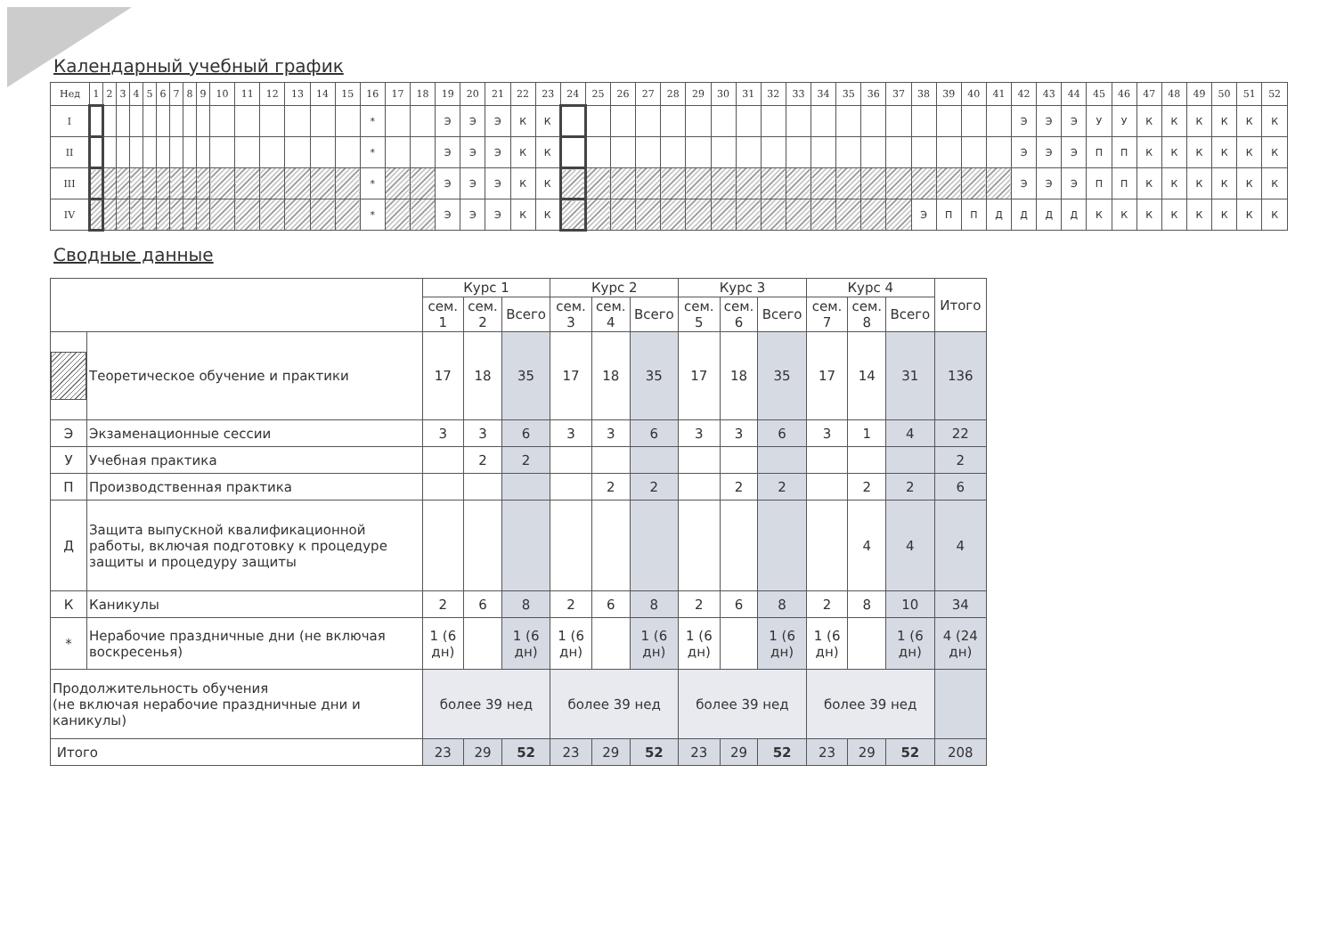Календарный учебный график
| Нед | 1 | 2 | 3 | 4 | 5 | 6 | 7 | 8 | 9 | 10 | 11 | 12 | 13 | 14 | 15 | 16 | 17 | 18 | 19 | 20 | 21 | 22 | 23 | 24 | 25 | 26 | 27 | 28 | 29 | 30 | 31 | 32 | 33 | 34 | 35 | 36 | 37 | 38 | 39 | 40 | 41 | 42 | 43 | 44 | 45 | 46 | 47 | 48 | 49 | 50 | 51 | 52 |
| --- | --- | --- | --- | --- | --- | --- | --- | --- | --- | --- | --- | --- | --- | --- | --- | --- | --- | --- | --- | --- | --- | --- | --- | --- | --- | --- | --- | --- | --- | --- | --- | --- | --- | --- | --- | --- | --- | --- | --- | --- | --- | --- | --- | --- | --- | --- | --- | --- | --- | --- | --- | --- |
| I | | | | | | | | | | | | | | | | * | | | Э | Э | Э | К | К | | | | | | | | | | | | | | | | | | | Э | Э | Э | У | У | К | К | К | К | К | К |
| II | | | | | | | | | | | | | | | | * | | | Э | Э | Э | К | К | | | | | | | | | | | | | | | | | | | Э | Э | Э | П | П | К | К | К | К | К | К |
| III | | | | | | | | | | | | | | | | * | | | Э | Э | Э | К | К | | | | | | | | | | | | | | | | | | | Э | Э | Э | П | П | К | К | К | К | К | К |
| IV | | | | | | | | | | | | | | | | * | | | Э | Э | Э | К | К | | | | | | | | | | | | | | | Э | П | П | Д | Д | Д | Д | К | К | К | К | К | К | К | К |
Сводные данные
| | | Курс 1 | | | Курс 2 | | | Курс 3 | | | Курс 4 | | | Итого |
| --- | --- | --- | --- | --- | --- | --- | --- | --- | --- | --- | --- | --- | --- | --- |
| | | сем. 1 | сем. 2 | Всего | сем. 3 | сем. 4 | Всего | сем. 5 | сем. 6 | Всего | сем. 7 | сем. 8 | Всего | |
| | Теоретическое обучение и практики | 17 | 18 | 35 | 17 | 18 | 35 | 17 | 18 | 35 | 17 | 14 | 31 | 136 |
| Э | Экзаменационные сессии | 3 | 3 | 6 | 3 | 3 | 6 | 3 | 3 | 6 | 3 | 1 | 4 | 22 |
| У | Учебная практика | | 2 | 2 | | | | | | | | | | 2 |
| П | Производственная практика | | | | | 2 | 2 | | 2 | 2 | | 2 | 2 | 6 |
| Д | Защита выпускной квалификационной работы, включая подготовку к процедуре защиты и процедуру защиты | | | | | | | | | | | 4 | 4 | 4 |
| К | Каникулы | 2 | 6 | 8 | 2 | 6 | 8 | 2 | 6 | 8 | 2 | 8 | 10 | 34 |
| * | Нерабочие праздничные дни (не включая воскресенья) | 1 (6 дн) | | 1 (6 дн) | 1 (6 дн) | | 1 (6 дн) | 1 (6 дн) | | 1 (6 дн) | 1 (6 дн) | | 1 (6 дн) | 4 (24 дн) |
| Продолжительность обучения (не включая нерабочие праздничные дни и каникулы) | | более 39 нед | | | более 39 нед | | | более 39 нед | | | более 39 нед | | | |
| Итого | | 23 | 29 | 52 | 23 | 29 | 52 | 23 | 29 | 52 | 23 | 29 | 52 | 208 |